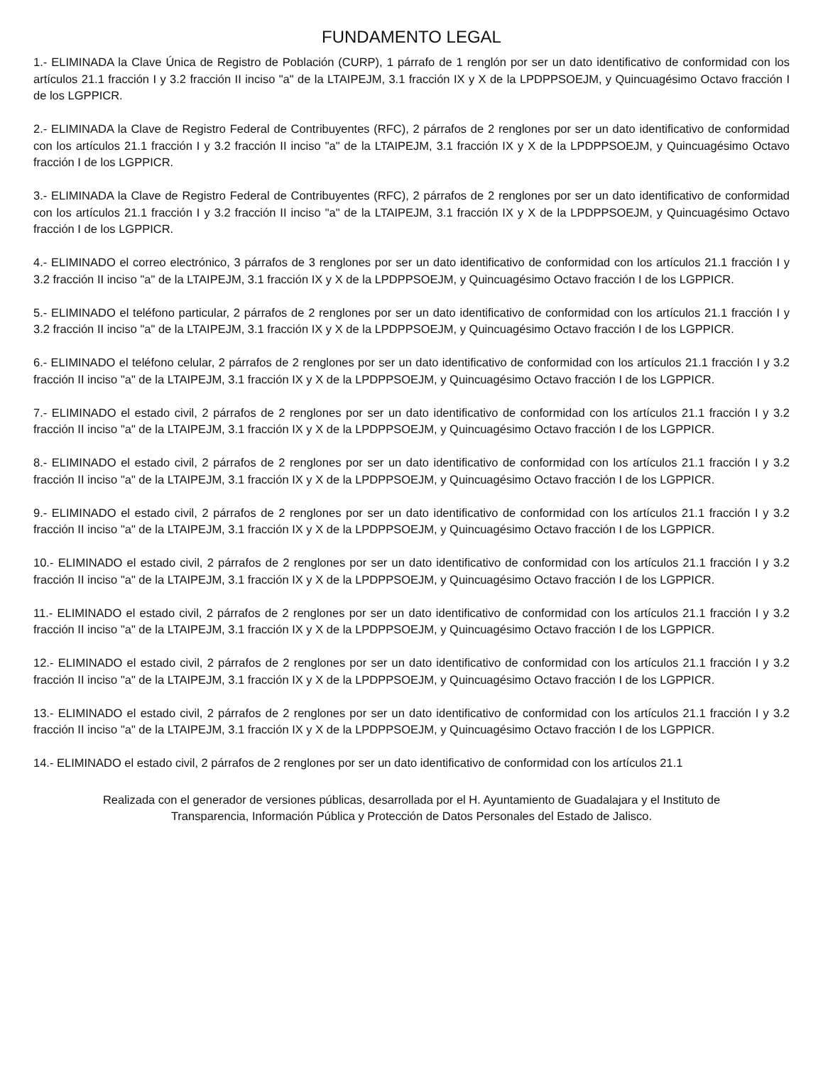FUNDAMENTO LEGAL
1.- ELIMINADA la Clave Única de Registro de Población (CURP), 1 párrafo de 1 renglón por ser un dato identificativo de conformidad con los artículos 21.1 fracción I y 3.2 fracción II inciso "a" de la LTAIPEJM, 3.1 fracción IX y X de la LPDPPSOEJM, y Quincuagésimo Octavo fracción I de los LGPPICR.
2.- ELIMINADA la Clave de Registro Federal de Contribuyentes (RFC), 2 párrafos de 2 renglones por ser un dato identificativo de conformidad con los artículos 21.1 fracción I y 3.2 fracción II inciso "a" de la LTAIPEJM, 3.1 fracción IX y X de la LPDPPSOEJM, y Quincuagésimo Octavo fracción I de los LGPPICR.
3.- ELIMINADA la Clave de Registro Federal de Contribuyentes (RFC), 2 párrafos de 2 renglones por ser un dato identificativo de conformidad con los artículos 21.1 fracción I y 3.2 fracción II inciso "a" de la LTAIPEJM, 3.1 fracción IX y X de la LPDPPSOEJM, y Quincuagésimo Octavo fracción I de los LGPPICR.
4.- ELIMINADO el correo electrónico, 3 párrafos de 3 renglones por ser un dato identificativo de conformidad con los artículos 21.1 fracción I y 3.2 fracción II inciso "a" de la LTAIPEJM, 3.1 fracción IX y X de la LPDPPSOEJM, y Quincuagésimo Octavo fracción I de los LGPPICR.
5.- ELIMINADO el teléfono particular, 2 párrafos de 2 renglones por ser un dato identificativo de conformidad con los artículos 21.1 fracción I y 3.2 fracción II inciso "a" de la LTAIPEJM, 3.1 fracción IX y X de la LPDPPSOEJM, y Quincuagésimo Octavo fracción I de los LGPPICR.
6.- ELIMINADO el teléfono celular, 2 párrafos de 2 renglones por ser un dato identificativo de conformidad con los artículos 21.1 fracción I y 3.2 fracción II inciso "a" de la LTAIPEJM, 3.1 fracción IX y X de la LPDPPSOEJM, y Quincuagésimo Octavo fracción I de los LGPPICR.
7.- ELIMINADO el estado civil, 2 párrafos de 2 renglones por ser un dato identificativo de conformidad con los artículos 21.1 fracción I y 3.2 fracción II inciso "a" de la LTAIPEJM, 3.1 fracción IX y X de la LPDPPSOEJM, y Quincuagésimo Octavo fracción I de los LGPPICR.
8.- ELIMINADO el estado civil, 2 párrafos de 2 renglones por ser un dato identificativo de conformidad con los artículos 21.1 fracción I y 3.2 fracción II inciso "a" de la LTAIPEJM, 3.1 fracción IX y X de la LPDPPSOEJM, y Quincuagésimo Octavo fracción I de los LGPPICR.
9.- ELIMINADO el estado civil, 2 párrafos de 2 renglones por ser un dato identificativo de conformidad con los artículos 21.1 fracción I y 3.2 fracción II inciso "a" de la LTAIPEJM, 3.1 fracción IX y X de la LPDPPSOEJM, y Quincuagésimo Octavo fracción I de los LGPPICR.
10.- ELIMINADO el estado civil, 2 párrafos de 2 renglones por ser un dato identificativo de conformidad con los artículos 21.1 fracción I y 3.2 fracción II inciso "a" de la LTAIPEJM, 3.1 fracción IX y X de la LPDPPSOEJM, y Quincuagésimo Octavo fracción I de los LGPPICR.
11.- ELIMINADO el estado civil, 2 párrafos de 2 renglones por ser un dato identificativo de conformidad con los artículos 21.1 fracción I y 3.2 fracción II inciso "a" de la LTAIPEJM, 3.1 fracción IX y X de la LPDPPSOEJM, y Quincuagésimo Octavo fracción I de los LGPPICR.
12.- ELIMINADO el estado civil, 2 párrafos de 2 renglones por ser un dato identificativo de conformidad con los artículos 21.1 fracción I y 3.2 fracción II inciso "a" de la LTAIPEJM, 3.1 fracción IX y X de la LPDPPSOEJM, y Quincuagésimo Octavo fracción I de los LGPPICR.
13.- ELIMINADO el estado civil, 2 párrafos de 2 renglones por ser un dato identificativo de conformidad con los artículos 21.1 fracción I y 3.2 fracción II inciso "a" de la LTAIPEJM, 3.1 fracción IX y X de la LPDPPSOEJM, y Quincuagésimo Octavo fracción I de los LGPPICR.
14.- ELIMINADO el estado civil, 2 párrafos de 2 renglones por ser un dato identificativo de conformidad con los artículos 21.1
Realizada con el generador de versiones públicas, desarrollada por el H. Ayuntamiento de Guadalajara y el Instituto de
Transparencia, Información Pública y Protección de Datos Personales del Estado de Jalisco.